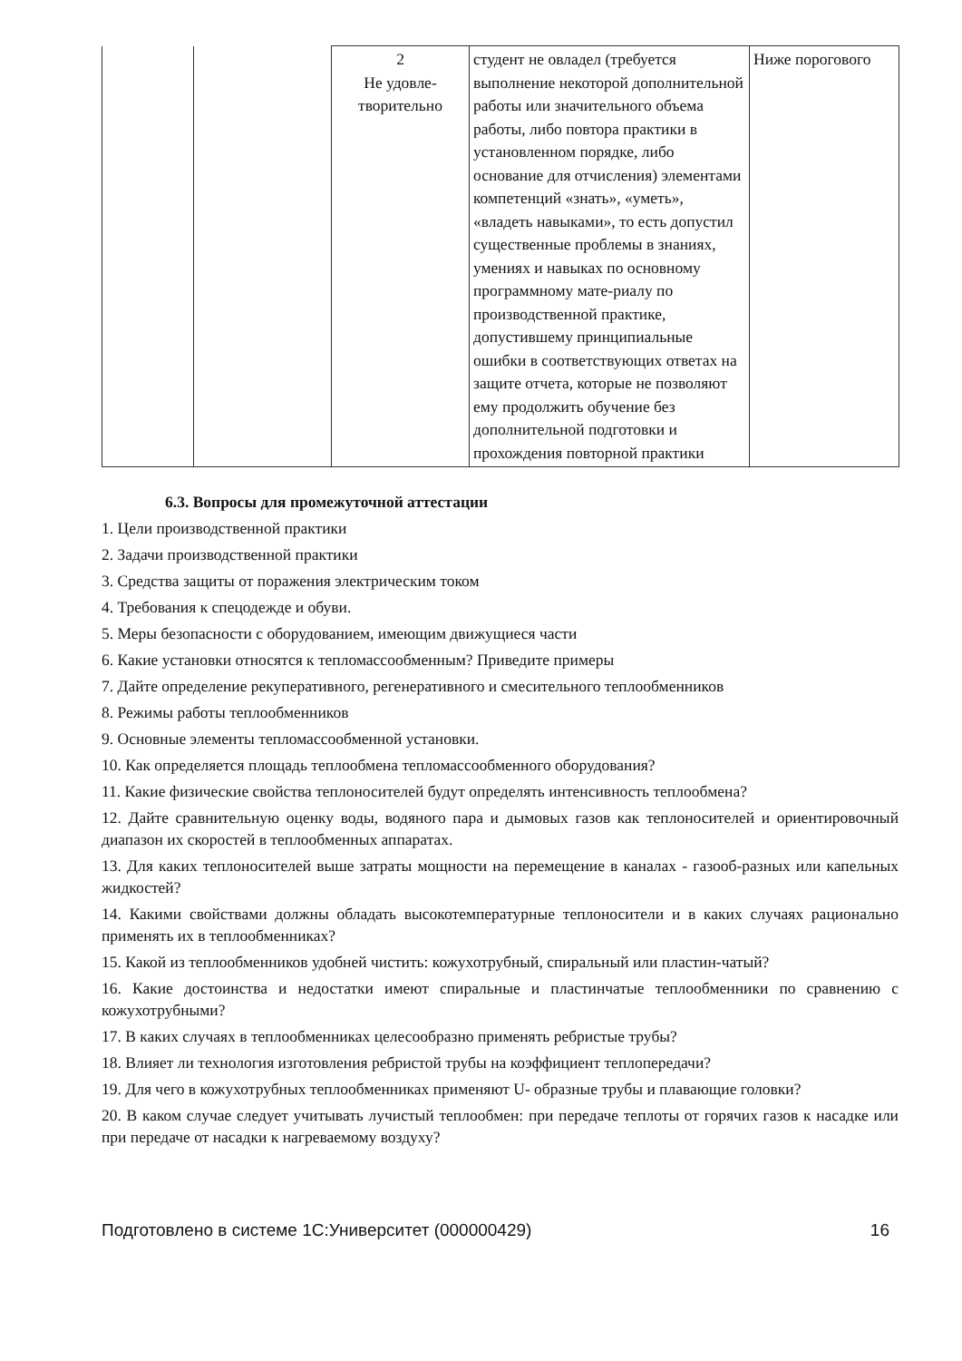| | | 2 Не удовле- творительно | студент не овладел (требуется выполнение некоторой дополнительной работы или значительного объема работы, либо повтора практики в установленном порядке, либо основание для отчисления) элементами компетенций «знать», «уметь», «владеть навыками», то есть допустил существенные проблемы в знаниях, умениях и навыках по основному программному мате-риалу по производственной практике, допустившему принципиальные ошибки в соответствующих ответах на защите отчета, которые не позволяют ему продолжить обучение без дополнительной подготовки и прохождения повторной практики | Ниже порогового |
6.3. Вопросы для промежуточной аттестации
1. Цели производственной практики
2. Задачи производственной практики
3. Средства защиты от поражения электрическим током
4. Требования к спецодежде и обуви.
5. Меры безопасности с оборудованием, имеющим движущиеся части
6. Какие установки относятся к тепломассообменным? Приведите примеры
7. Дайте определение рекуперативного, регенеративного и смесительного теплообменников
8. Режимы работы теплообменников
9. Основные элементы тепломассообменной установки.
10. Как определяется площадь теплообмена тепломассообменного оборудования?
11. Какие физические свойства теплоносителей будут определять интенсивность теплообмена?
12. Дайте сравнительную оценку воды, водяного пара и дымовых газов как теплоносителей и ориентировочный диапазон их скоростей в теплообменных аппаратах.
13. Для каких теплоносителей выше затраты мощности на перемещение в каналах - газооб-разных или капельных жидкостей?
14. Какими свойствами должны обладать высокотемпературные теплоносители и в каких случаях рационально применять их в теплообменниках?
15. Какой из теплообменников удобней чистить: кожухотрубный, спиральный или пластин-чатый?
16. Какие достоинства и недостатки имеют спиральные и пластинчатые теплообменники по сравнению с кожухотрубными?
17. В каких случаях в теплообменниках целесообразно применять ребристые трубы?
18. Влияет ли технология изготовления ребристой трубы на коэффициент теплопередачи?
19. Для чего в кожухотрубных теплообменниках применяют U- образные трубы и плавающие головки?
20. В каком случае следует учитывать лучистый теплообмен: при передаче теплоты от горячих газов к насадке или при передаче от насадки к нагреваемому воздуху?
Подготовлено в системе 1С:Университет (000000429) 16